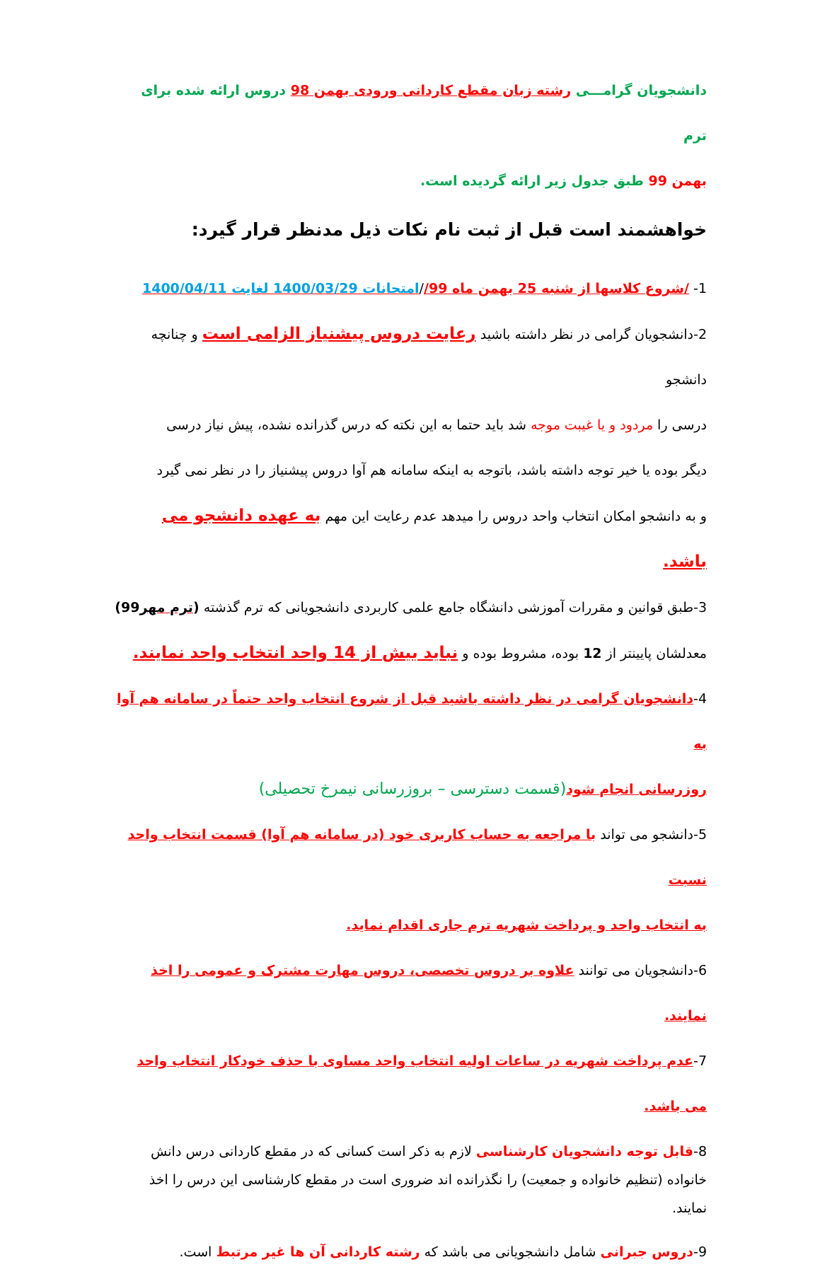دانشجویان گرامـــی رشته زبان مقطع کاردانی ورودی بهمن 98 دروس ارائه شده برای ترم
بهمن 99 طبق جدول زیر ارائه گردیده است.
خواهشمند است قبل از ثبت نام نکات ذیل مدنظر قرار گیرد:
1- /شروع کلاسها از شنبه 25 بهمن ماه 99//امتحانات 1400/03/29 لغایت 1400/04/11
2-دانشجویان گرامی در نظر داشته باشید رعایت دروس پیشنیاز الزامی است و چنانچه دانشجو
درسی را مردود و یا غیبت موجه شد باید حتما به این نکته که درس گذرانده نشده، پیش نیاز درسی
دیگر بوده یا خیر توجه داشته باشد، باتوجه به اینکه سامانه هم آوا دروس پیشنیاز را در نظر نمی گیرد
و به دانشجو امکان انتخاب واحد دروس را میدهد عدم رعایت این مهم به عهده دانشجو می باشد.
3-طبق قوانین و مقررات آموزشی دانشگاه جامع علمی کاربردی دانشجویانی که ترم گذشته (ترم مهر99)
معدلشان پایینتر از 12 بوده، مشروط بوده و نباید بیش از 14 واحد انتخاب واحد نمایند.
4-دانشجویان گرامی در نظر داشته باشید قبل از شروع انتخاب واحد حتماً در سامانه هم آوا به
روزرسانی انجام شود(قسمت دسترسی – بروزرسانی نیمرخ تحصیلی)
5-دانشجو می تواند با مراجعه به حساب کاربری خود (در سامانه هم آوا) قسمت انتخاب واحد نسبت
به انتخاب واحد و پرداخت شهریه ترم جاری اقدام نماید.
6-دانشجویان می توانند علاوه بر دروس تخصصی، دروس مهارت مشترک و عمومی را اخذ نمایند.
7-عدم پرداخت شهریه در ساعات اولیه انتخاب واحد مساوی با حذف خودکار انتخاب واحد می باشد.
8-قابل توجه دانشجویان کارشناسی لازم به ذکر است کسانی که در مقطع کاردانی درس دانش خانواده (تنظیم خانواده و جمعیت) را نگذرانده اند ضروری است در مقطع کارشناسی این درس را اخذ نمایند.
9-دروس جبرانی شامل دانشجویانی می باشد که رشته کاردانی آن ها غیر مرتبط است.